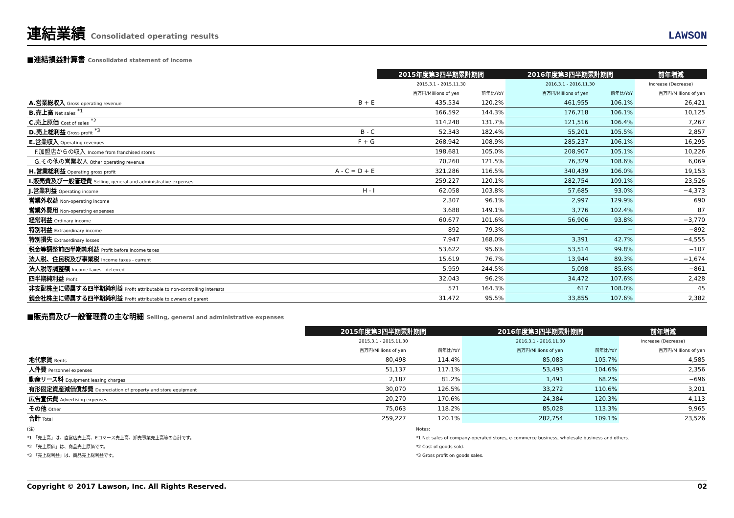連結業績 Consolidated operating results
LAWSON
■連結損益計算書 Consolidated statement of income
| | | 2015年度第3四半期累計期間 | | 2016年度第3四半期累計期間 | | 前年増減 |
| --- | --- | --- | --- | --- | --- | --- |
| | | 2015.3.1 - 2015.11.30 | | 2016.3.1 - 2016.11.30 | | Increase (Decrease) |
| | | 百万円/Millions of yen | 前年比/YoY | 百万円/Millions of yen | 前年比/YoY | 百万円/Millions of yen |
| A.営業総収入 Gross operating revenue | B + E | 435,534 | 120.2% | 461,955 | 106.1% | 26,421 |
| B.売上高 Net sales <sup>*1</sup> | | 166,592 | 144.3% | 176,718 | 106.1% | 10,125 |
| C.売上原価 Cost of sales <sup>*2</sup> | | 114,248 | 131.7% | 121,516 | 106.4% | 7,267 |
| D.売上総利益 Gross profit <sup>*3</sup> | B - C | 52,343 | 182.4% | 55,201 | 105.5% | 2,857 |
| E.営業収入 Operating revenues | F + G | 268,942 | 108.9% | 285,237 | 106.1% | 16,295 |
| F.加盟店からの収入 Income from franchised stores | | 198,681 | 105.0% | 208,907 | 105.1% | 10,226 |
| G.その他の営業収入 Other operating revenue | | 70,260 | 121.5% | 76,329 | 108.6% | 6,069 |
| H.営業総利益 Operating gross profit | A - C = D + E | 321,286 | 116.5% | 340,439 | 106.0% | 19,153 |
| I.販売費及び一般管理費 Selling, general and administrative expenses | | 259,227 | 120.1% | 282,754 | 109.1% | 23,526 |
| J.営業利益 Operating income | H - I | 62,058 | 103.8% | 57,685 | 93.0% | −4,373 |
| 営業外収益 Non-operating income | | 2,307 | 96.1% | 2,997 | 129.9% | 690 |
| 営業外費用 Non-operating expenses | | 3,688 | 149.1% | 3,776 | 102.4% | 87 |
| 経常利益 Ordinary income | | 60,677 | 101.6% | 56,906 | 93.8% | −3,770 |
| 特別利益 Extraordinary income | | 892 | 79.3% | − | − | −892 |
| 特別損失 Extraordinary losses | | 7,947 | 168.0% | 3,391 | 42.7% | −4,555 |
| 税金等調整前四半期純利益 Profit before income taxes | | 53,622 | 95.6% | 53,514 | 99.8% | −107 |
| 法人税、住民税及び事業税 Income taxes - current | | 15,619 | 76.7% | 13,944 | 89.3% | −1,674 |
| 法人税等調整額 Income taxes - deferred | | 5,959 | 244.5% | 5,098 | 85.6% | −861 |
| 四半期純利益 Profit | | 32,043 | 96.2% | 34,472 | 107.6% | 2,428 |
| 非支配株主に帰属する四半期純利益 Profit attributable to non-controlling interests | | 571 | 164.3% | 617 | 108.0% | 45 |
| 親会社株主に帰属する四半期純利益 Profit attributable to owners of parent | | 31,472 | 95.5% | 33,855 | 107.6% | 2,382 |
■販売費及び一般管理費の主な明細 Selling, general and administrative expenses
| | 2015年度第3四半期累計期間 | | 2016年度第3四半期累計期間 | | 前年増減 |
| --- | --- | --- | --- | --- | --- |
| | 2015.3.1 - 2015.11.30 | | 2016.3.1 - 2016.11.30 | | Increase (Decrease) |
| | 百万円/Millions of yen | 前年比/YoY | 百万円/Millions of yen | 前年比/YoY | 百万円/Millions of yen |
| 地代家賃 Rents | 80,498 | 114.4% | 85,083 | 105.7% | 4,585 |
| 人件費 Personnel expenses | 51,137 | 117.1% | 53,493 | 104.6% | 2,356 |
| 動産リース料 Equipment leasing charges | 2,187 | 81.2% | 1,491 | 68.2% | −696 |
| 有形固定資産減価償却費 Depreciation of property and store equipment | 30,070 | 126.5% | 33,272 | 110.6% | 3,201 |
| 広告宣伝費 Advertising expenses | 20,270 | 170.6% | 24,384 | 120.3% | 4,113 |
| その他 Other | 75,063 | 118.2% | 85,028 | 113.3% | 9,965 |
| 合計 Total | 259,227 | 120.1% | 282,754 | 109.1% | 23,526 |
(注)
*1 「売上高」は、直営店売上高、Eコマース売上高、卸売事業売上高等の合計です。
*2 「売上原価」は、商品売上原価です。
*3 「売上総利益」は、商品売上総利益です。
Notes:
*1 Net sales of company-operated stores, e-commerce business, wholesale business and others.
*2 Cost of goods sold.
*3 Gross profit on goods sales.
Copyright © 2017 Lawson, Inc. All Rights Reserved. 02